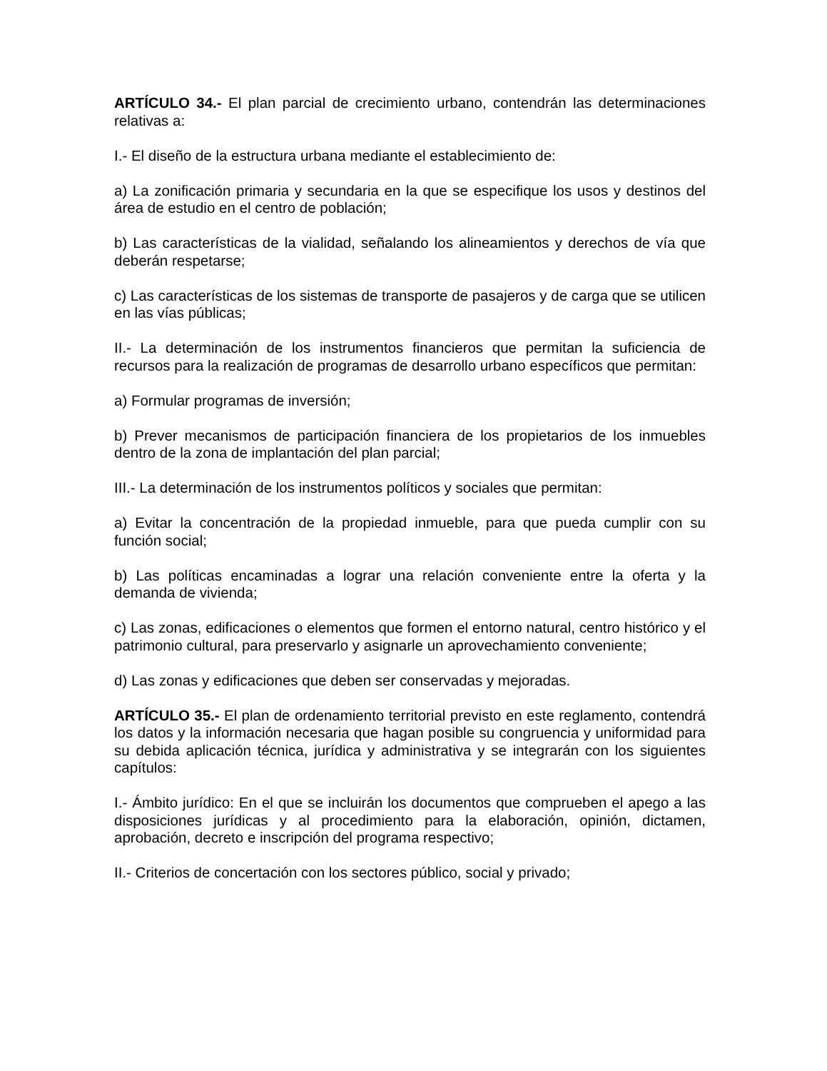ARTÍCULO 34.- El plan parcial de crecimiento urbano, contendrán las determinaciones relativas a:
I.- El diseño de la estructura urbana mediante el establecimiento de:
a) La zonificación primaria y secundaria en la que se especifique los usos y destinos del área de estudio en el centro de población;
b) Las características de la vialidad, señalando los alineamientos y derechos de vía que deberán respetarse;
c) Las características de los sistemas de transporte de pasajeros y de carga que se utilicen en las vías públicas;
II.- La determinación de los instrumentos financieros que permitan la suficiencia de recursos para la realización de programas de desarrollo urbano específicos que permitan:
a) Formular programas de inversión;
b) Prever mecanismos de participación financiera de los propietarios de los inmuebles dentro de la zona de implantación del plan parcial;
III.- La determinación de los instrumentos políticos y sociales que permitan:
a) Evitar la concentración de la propiedad inmueble, para que pueda cumplir con su función social;
b) Las políticas encaminadas a lograr una relación conveniente entre la oferta y la demanda de vivienda;
c) Las zonas, edificaciones o elementos que formen el entorno natural, centro histórico y el patrimonio cultural, para preservarlo y asignarle un aprovechamiento conveniente;
d) Las zonas y edificaciones que deben ser conservadas y mejoradas.
ARTÍCULO 35.- El plan de ordenamiento territorial previsto en este reglamento, contendrá los datos y la información necesaria que hagan posible su congruencia y uniformidad para su debida aplicación técnica, jurídica y administrativa y se integrarán con los siguientes capítulos:
I.- Ámbito jurídico: En el que se incluirán los documentos que comprueben el apego a las disposiciones jurídicas y al procedimiento para la elaboración, opinión, dictamen, aprobación, decreto e inscripción del programa respectivo;
II.- Criterios de concertación con los sectores público, social y privado;